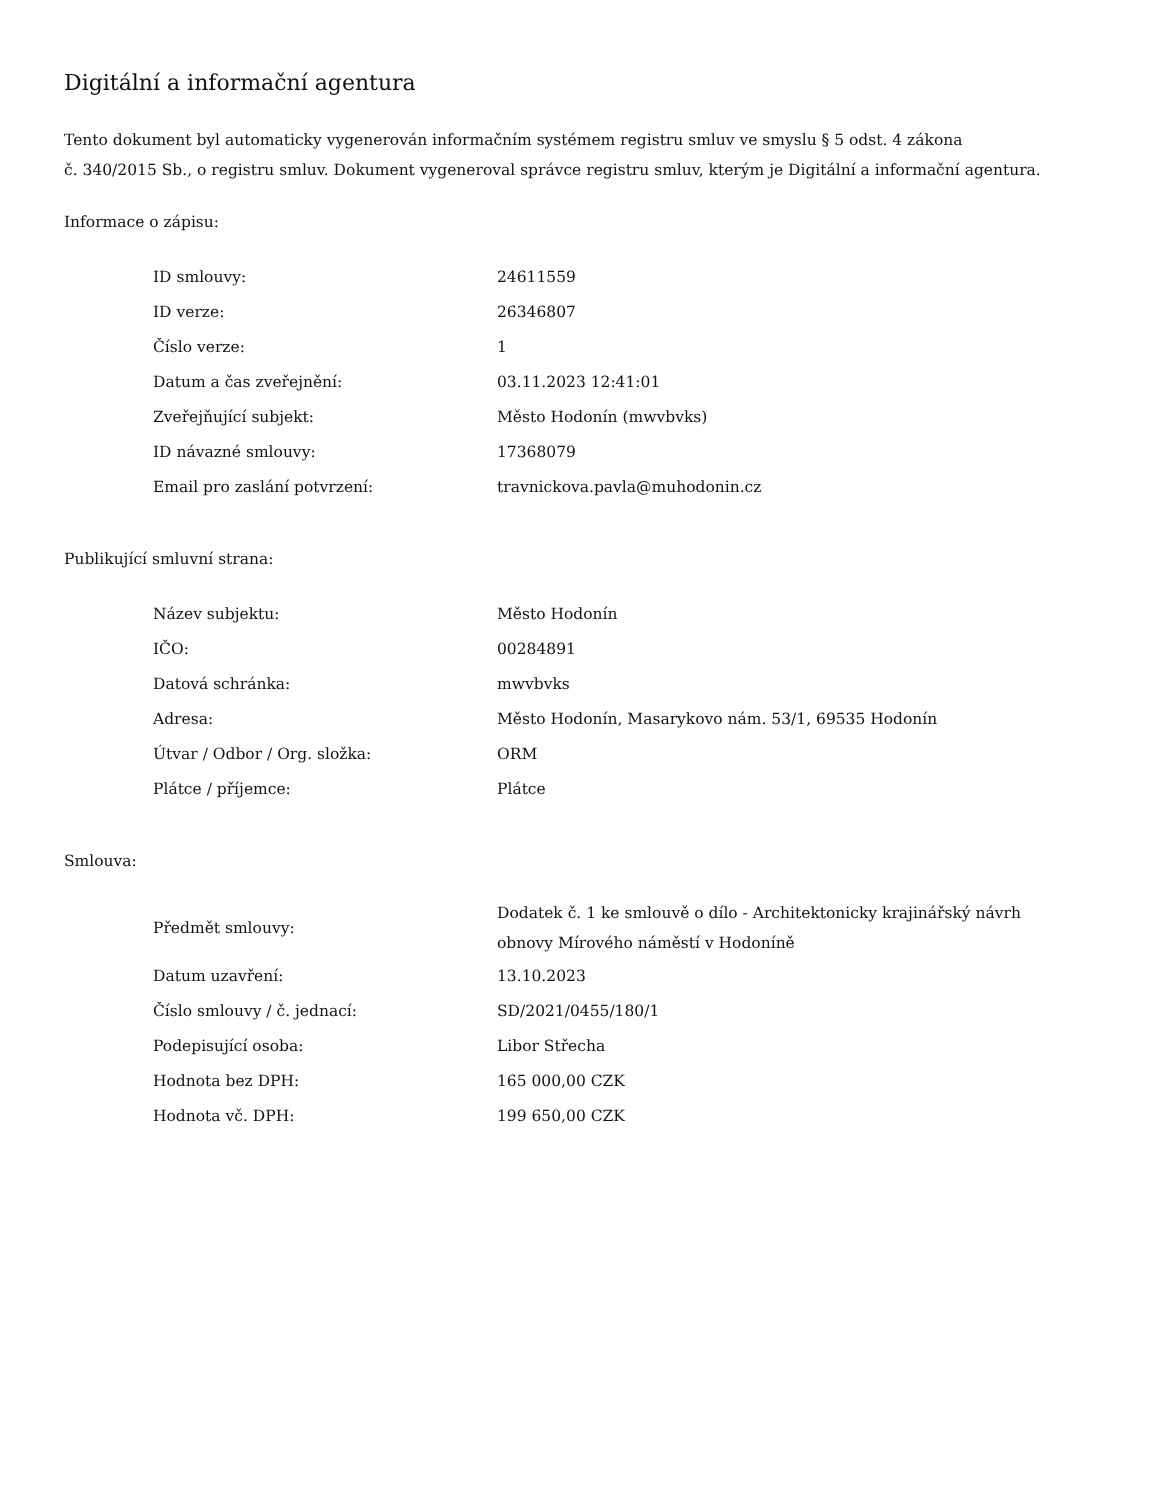Digitální a informační agentura
Tento dokument byl automaticky vygenerován informačním systémem registru smluv ve smyslu § 5 odst. 4 zákona
č. 340/2015 Sb., o registru smluv. Dokument vygeneroval správce registru smluv, kterým je Digitální a informační agentura.
Informace o zápisu:
| ID smlouvy: | 24611559 |
| ID verze: | 26346807 |
| Číslo verze: | 1 |
| Datum a čas zveřejnění: | 03.11.2023 12:41:01 |
| Zveřejňující subjekt: | Město Hodonín (mwvbvks) |
| ID návazné smlouvy: | 17368079 |
| Email pro zaslání potvrzení: | travnickova.pavla@muhodonin.cz |
Publikující smluvní strana:
| Název subjektu: | Město Hodonín |
| IČO: | 00284891 |
| Datová schránka: | mwvbvks |
| Adresa: | Město Hodonín, Masarykovo nám. 53/1, 69535 Hodonín |
| Útvar / Odbor / Org. složka: | ORM |
| Plátce / příjemce: | Plátce |
Smlouva:
| Předmět smlouvy: | Dodatek č. 1 ke smlouvě o dílo - Architektonicky krajinářský návrh obnovy Mírového náměstí v Hodoníně |
| Datum uzavření: | 13.10.2023 |
| Číslo smlouvy / č. jednací: | SD/2021/0455/180/1 |
| Podepisující osoba: | Libor Střecha |
| Hodnota bez DPH: | 165 000,00 CZK |
| Hodnota vč. DPH: | 199 650,00 CZK |